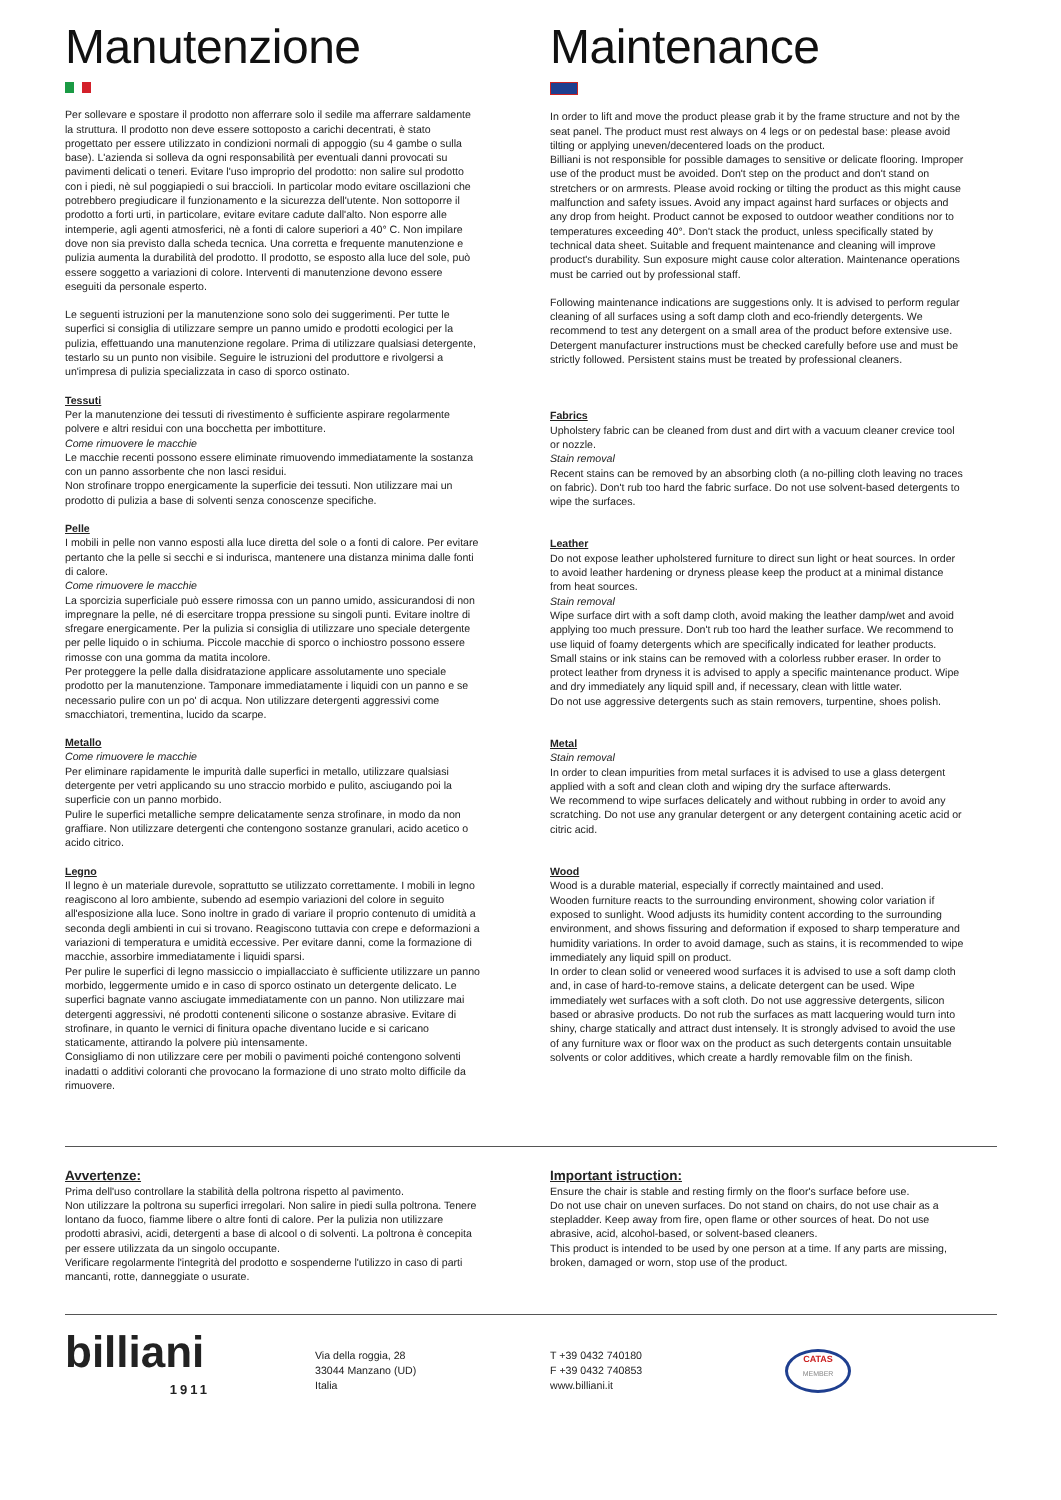Manutenzione
Per sollevare e spostare il prodotto non afferrare solo il sedile ma afferrare saldamente la struttura. Il prodotto non deve essere sottoposto a carichi decentrati, è stato progettato per essere utilizzato in condizioni normali di appoggio (su 4 gambe o sulla base). L'azienda si solleva da ogni responsabilità per eventuali danni provocati su pavimenti delicati o teneri. Evitare l'uso improprio del prodotto: non salire sul prodotto con i piedi, nè sul poggiapiedi o sui braccioli. In particolar modo evitare oscillazioni che potrebbero pregiudicare il funzionamento e la sicurezza dell'utente. Non sottoporre il prodotto a forti urti, in particolare, evitare evitare cadute dall'alto. Non esporre alle intemperie, agli agenti atmosferici, nè a fonti di calore superiori a 40° C. Non impilare dove non sia previsto dalla scheda tecnica. Una corretta e frequente manutenzione e pulizia aumenta la durabilità del prodotto. Il prodotto, se esposto alla luce del sole, può essere soggetto a variazioni di colore. Interventi di manutenzione devono essere eseguiti da personale esperto.
Le seguenti istruzioni per la manutenzione sono solo dei suggerimenti. Per tutte le superfici si consiglia di utilizzare sempre un panno umido e prodotti ecologici per la pulizia, effettuando una manutenzione regolare. Prima di utilizzare qualsiasi detergente, testarlo su un punto non visibile. Seguire le istruzioni del produttore e rivolgersi a un'impresa di pulizia specializzata in caso di sporco ostinato.
Tessuti
Per la manutenzione dei tessuti di rivestimento è sufficiente aspirare regolarmente polvere e altri residui con una bocchetta per imbottiture.
Come rimuovere le macchie
Le macchie recenti possono essere eliminate rimuovendo immediatamente la sostanza con un panno assorbente che non lasci residui.
Non strofinare troppo energicamente la superficie dei tessuti. Non utilizzare mai un prodotto di pulizia a base di solventi senza conoscenze specifiche.
Pelle
I mobili in pelle non vanno esposti alla luce diretta del sole o a fonti di calore. Per evitare pertanto che la pelle si secchi e si indurisca, mantenere una distanza minima dalle fonti di calore.
Come rimuovere le macchie
La sporcizia superficiale può essere rimossa con un panno umido, assicurandosi di non impregnare la pelle, né di esercitare troppa pressione su singoli punti. Evitare inoltre di sfregare energicamente. Per la pulizia si consiglia di utilizzare uno speciale detergente per pelle liquido o in schiuma. Piccole macchie di sporco o inchiostro possono essere rimosse con una gomma da matita incolore.
Per proteggere la pelle dalla disidratazione applicare assolutamente uno speciale prodotto per la manutenzione. Tamponare immediatamente i liquidi con un panno e se necessario pulire con un po' di acqua. Non utilizzare detergenti aggressivi come smacchiatori, trementina, lucido da scarpe.
Metallo
Come rimuovere le macchie
Per eliminare rapidamente le impurità dalle superfici in metallo, utilizzare qualsiasi detergente per vetri applicando su uno straccio morbido e pulito, asciugando poi la superficie con un panno morbido.
Pulire le superfici metalliche sempre delicatamente senza strofinare, in modo da non graffiare. Non utilizzare detergenti che contengono sostanze granulari, acido acetico o acido citrico.
Legno
Il legno è un materiale durevole, soprattutto se utilizzato correttamente. I mobili in legno reagiscono al loro ambiente, subendo ad esempio variazioni del colore in seguito all'esposizione alla luce. Sono inoltre in grado di variare il proprio contenuto di umidità a seconda degli ambienti in cui si trovano. Reagiscono tuttavia con crepe e deformazioni a variazioni di temperatura e umidità eccessive. Per evitare danni, come la formazione di macchie, assorbire immediatamente i liquidi sparsi.
Per pulire le superfici di legno massiccio o impiallacciato è sufficiente utilizzare un panno morbido, leggermente umido e in caso di sporco ostinato un detergente delicato. Le superfici bagnate vanno asciugate immediatamente con un panno. Non utilizzare mai detergenti aggressivi, né prodotti contenenti silicone o sostanze abrasive. Evitare di strofinare, in quanto le vernici di finitura opache diventano lucide e si caricano staticamente, attirando la polvere più intensamente.
Consigliamo di non utilizzare cere per mobili o pavimenti poiché contengono solventi inadatti o additivi coloranti che provocano la formazione di uno strato molto difficile da rimuovere.
Maintenance
In order to lift and move the product please grab it by the frame structure and not by the seat panel. The product must rest always on 4 legs or on pedestal base: please avoid tilting or applying uneven/decentered loads on the product.
Billiani is not responsible for possible damages to sensitive or delicate flooring. Improper use of the product must be avoided. Don't step on the product and don't stand on stretchers or on armrests. Please avoid rocking or tilting the product as this might cause malfunction and safety issues. Avoid any impact against hard surfaces or objects and any drop from height. Product cannot be exposed to outdoor weather conditions nor to temperatures exceeding 40°. Don't stack the product, unless specifically stated by technical data sheet. Suitable and frequent maintenance and cleaning will improve product's durability. Sun exposure might cause color alteration. Maintenance operations must be carried out by professional staff.
Following maintenance indications are suggestions only. It is advised to perform regular cleaning of all surfaces using a soft damp cloth and eco-friendly detergents. We recommend to test any detergent on a small area of the product before extensive use. Detergent manufacturer instructions must be checked carefully before use and must be strictly followed. Persistent stains must be treated by professional cleaners.
Fabrics
Upholstery fabric can be cleaned from dust and dirt with a vacuum cleaner crevice tool or nozzle.
Stain removal
Recent stains can be removed by an absorbing cloth (a no-pilling cloth leaving no traces on fabric). Don't rub too hard the fabric surface. Do not use solvent-based detergents to wipe the surfaces.
Leather
Do not expose leather upholstered furniture to direct sun light or heat sources. In order to avoid leather hardening or dryness please keep the product at a minimal distance from heat sources.
Stain removal
Wipe surface dirt with a soft damp cloth, avoid making the leather damp/wet and avoid applying too much pressure. Don't rub too hard the leather surface. We recommend to use liquid of foamy detergents which are specifically indicated for leather products. Small stains or ink stains can be removed with a colorless rubber eraser. In order to protect leather from dryness it is advised to apply a specific maintenance product. Wipe and dry immediately any liquid spill and, if necessary, clean with little water.
Do not use aggressive detergents such as stain removers, turpentine, shoes polish.
Metal
Stain removal
In order to clean impurities from metal surfaces it is advised to use a glass detergent applied with a soft and clean cloth and wiping dry the surface afterwards.
We recommend to wipe surfaces delicately and without rubbing in order to avoid any scratching. Do not use any granular detergent or any detergent containing acetic acid or citric acid.
Wood
Wood is a durable material, especially if correctly maintained and used.
Wooden furniture reacts to the surrounding environment, showing color variation if exposed to sunlight. Wood adjusts its humidity content according to the surrounding environment, and shows fissuring and deformation if exposed to sharp temperature and humidity variations. In order to avoid damage, such as stains, it is recommended to wipe immediately any liquid spill on product.
In order to clean solid or veneered wood surfaces it is advised to use a soft damp cloth and, in case of hard-to-remove stains, a delicate detergent can be used. Wipe immediately wet surfaces with a soft cloth. Do not use aggressive detergents, silicon based or abrasive products. Do not rub the surfaces as matt lacquering would turn into shiny, charge statically and attract dust intensely. It is strongly advised to avoid the use of any furniture wax or floor wax on the product as such detergents contain unsuitable solvents or color additives, which create a hardly removable film on the finish.
Avvertenze:
Prima dell'uso controllare la stabilità della poltrona rispetto al pavimento.
Non utilizzare la poltrona su superfici irregolari. Non salire in piedi sulla poltrona. Tenere lontano da fuoco, fiamme libere o altre fonti di calore. Per la pulizia non utilizzare prodotti abrasivi, acidi, detergenti a base di alcool o di solventi. La poltrona è concepita per essere utilizzata da un singolo occupante.
Verificare regolarmente l'integrità del prodotto e sospenderne l'utilizzo in caso di parti mancanti, rotte, danneggiate o usurate.
Important istruction:
Ensure the chair is stable and resting firmly on the floor's surface before use.
Do not use chair on uneven surfaces. Do not stand on chairs, do not use chair as a stepladder. Keep away from fire, open flame or other sources of heat. Do not use abrasive, acid, alcohol-based, or solvent-based cleaners.
This product is intended to be used by one person at a time. If any parts are missing, broken, damaged or worn, stop use of the product.
billiani
1911
Via della roggia, 28
33044 Manzano (UD)
Italia
T +39 0432 740180
F +39 0432 740853
www.billiani.it
CATAS
MEMBER